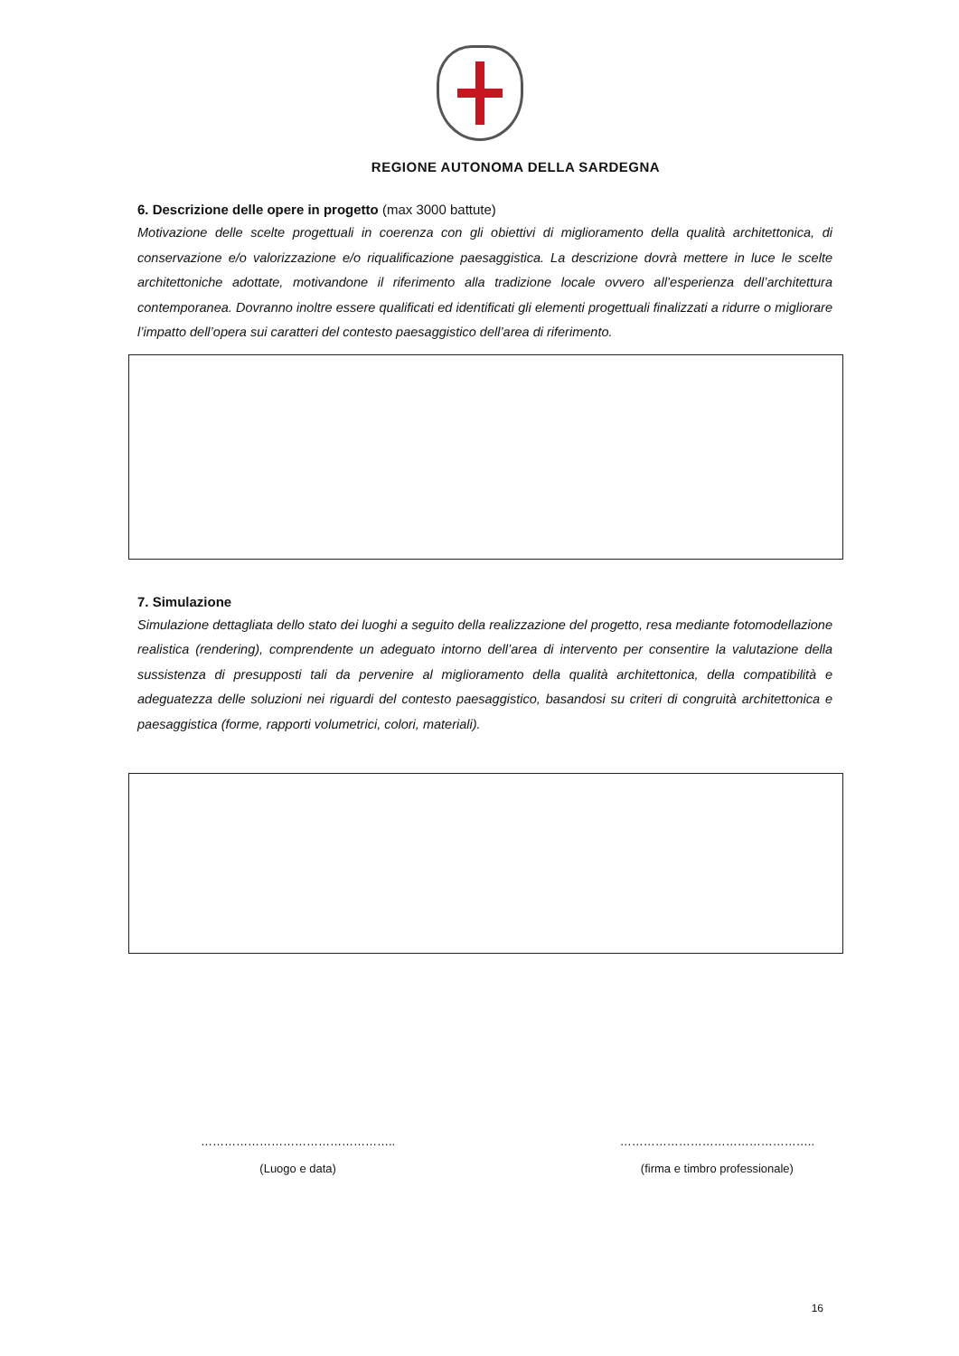REGIONE AUTONOMA DELLA SARDEGNA
6. Descrizione delle opere in progetto (max 3000 battute)
Motivazione delle scelte progettuali in coerenza con gli obiettivi di miglioramento della qualità architettonica, di conservazione e/o valorizzazione e/o riqualificazione paesaggistica. La descrizione dovrà mettere in luce le scelte architettoniche adottate, motivandone il riferimento alla tradizione locale ovvero all’esperienza dell’architettura contemporanea. Dovranno inoltre essere qualificati ed identificati gli elementi progettuali finalizzati a ridurre o migliorare l’impatto dell’opera sui caratteri del contesto paesaggistico dell’area di riferimento.
7. Simulazione
Simulazione dettagliata dello stato dei luoghi a seguito della realizzazione del progetto, resa mediante fotomodellazione realistica (rendering), comprendente un adeguato intorno dell’area di intervento per consentire la valutazione della sussistenza di presupposti tali da pervenire al miglioramento della qualità architettonica, della compatibilità e adeguatezza delle soluzioni nei riguardi del contesto paesaggistico, basandosi su criteri di congruità architettonica e paesaggistica (forme, rapporti volumetrici, colori, materiali).
…………………………………………..
(Luogo e data)
…………………………………………..
(firma e timbro professionale)
16